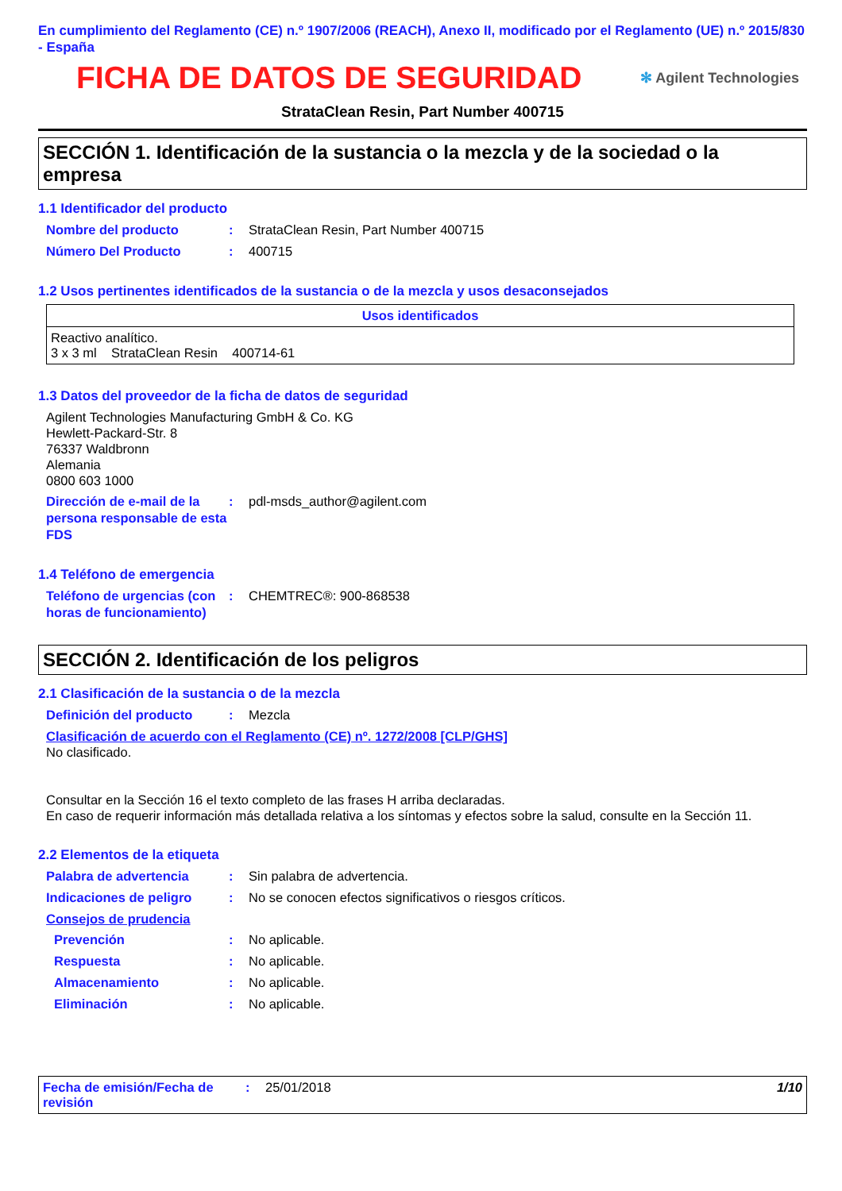En cumplimiento del Reglamento (CE) n.º 1907/2006 (REACH), Anexo II, modificado por el Reglamento (UE) n.º 2015/830 - España
FICHA DE DATOS DE SEGURIDAD
✻ Agilent Technologies
StrataClean Resin, Part Number 400715
SECCIÓN 1. Identificación de la sustancia o la mezcla y de la sociedad o la empresa
1.1 Identificador del producto
Nombre del producto: StrataClean Resin, Part Number 400715
Número Del Producto: 400715
1.2 Usos pertinentes identificados de la sustancia o de la mezcla y usos desaconsejados
| Usos identificados |
| --- |
| Reactivo analítico. 3 x 3 ml StrataClean Resin 400714-61 |
1.3 Datos del proveedor de la ficha de datos de seguridad
Agilent Technologies Manufacturing GmbH & Co. KG
Hewlett-Packard-Str. 8
76337 Waldbronn
Alemania
0800 603 1000
Dirección de e-mail de la persona responsable de esta FDS: pdl-msds_author@agilent.com
1.4 Teléfono de emergencia
Teléfono de urgencias (con horas de funcionamiento): CHEMTREC®: 900-868538
SECCIÓN 2. Identificación de los peligros
2.1 Clasificación de la sustancia o de la mezcla
Definición del producto: Mezcla
Clasificación de acuerdo con el Reglamento (CE) nº. 1272/2008 [CLP/GHS]
No clasificado.
Consultar en la Sección 16 el texto completo de las frases H arriba declaradas.
En caso de requerir información más detallada relativa a los síntomas y efectos sobre la salud, consulte en la Sección 11.
2.2 Elementos de la etiqueta
Palabra de advertencia: Sin palabra de advertencia.
Indicaciones de peligro: No se conocen efectos significativos o riesgos críticos.
Consejos de prudencia
Prevención: No aplicable.
Respuesta: No aplicable.
Almacenamiento: No aplicable.
Eliminación: No aplicable.
Fecha de emisión/Fecha de revisión: 25/01/2018 1/10